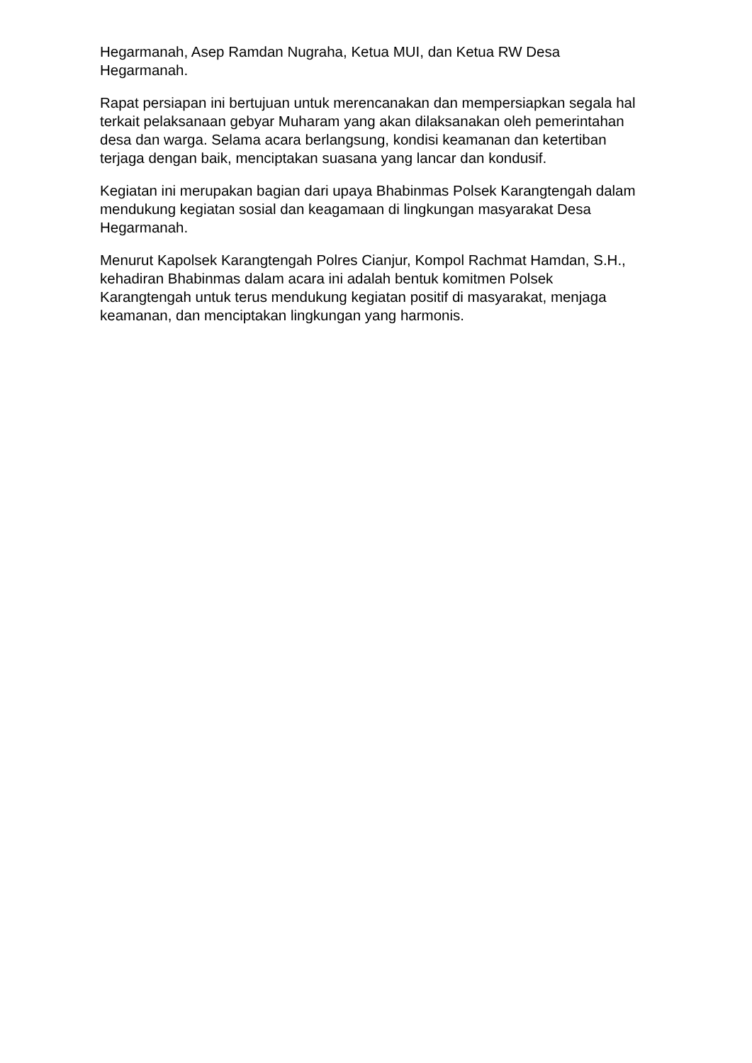Hegarmanah, Asep Ramdan Nugraha, Ketua MUI, dan Ketua RW Desa Hegarmanah.
Rapat persiapan ini bertujuan untuk merencanakan dan mempersiapkan segala hal terkait pelaksanaan gebyar Muharam yang akan dilaksanakan oleh pemerintahan desa dan warga. Selama acara berlangsung, kondisi keamanan dan ketertiban terjaga dengan baik, menciptakan suasana yang lancar dan kondusif.
Kegiatan ini merupakan bagian dari upaya Bhabinmas Polsek Karangtengah dalam mendukung kegiatan sosial dan keagamaan di lingkungan masyarakat Desa Hegarmanah.
Menurut Kapolsek Karangtengah Polres Cianjur, Kompol Rachmat Hamdan, S.H., kehadiran Bhabinmas dalam acara ini adalah bentuk komitmen Polsek Karangtengah untuk terus mendukung kegiatan positif di masyarakat, menjaga keamanan, dan menciptakan lingkungan yang harmonis.